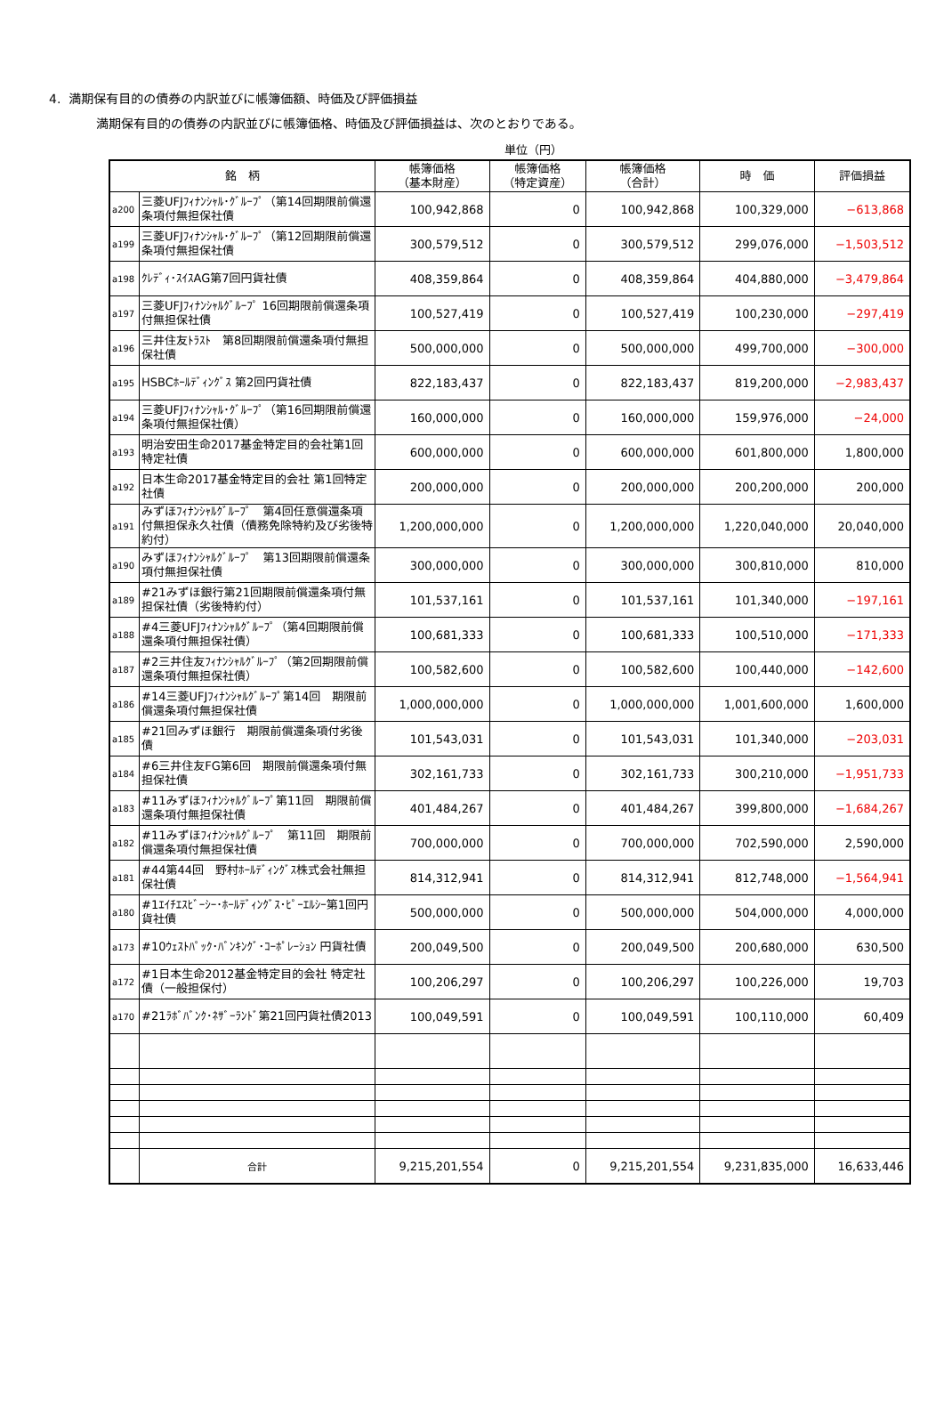4. 満期保有目的の債券の内訳並びに帳簿価額、時価及び評価損益
満期保有目的の債券の内訳並びに帳簿価格、時価及び評価損益は、次のとおりである。
単位（円）
| 銘 柄 | | 帳簿価格 （基本財産） | 帳簿価格 （特定資産） | 帳簿価格 （合計） | 時 価 | 評価損益 |
| --- | --- | --- | --- | --- | --- | --- |
| a200 | 三菱UFJﾌｨﾅﾝｼｬﾙ･ｸﾞﾙｰﾌﾟ（第14回期限前償還条項付無担保社債 | 100,942,868 | 0 | 100,942,868 | 100,329,000 | −613,868 |
| a199 | 三菱UFJﾌｨﾅﾝｼｬﾙ･ｸﾞﾙｰﾌﾟ（第12回期限前償還条項付無担保社債 | 300,579,512 | 0 | 300,579,512 | 299,076,000 | −1,503,512 |
| a198 | ｸﾚﾃﾞｨ･ｽｲｽAG第7回円貨社債 | 408,359,864 | 0 | 408,359,864 | 404,880,000 | −3,479,864 |
| a197 | 三菱UFJﾌｨﾅﾝｼｬﾙｸﾞﾙｰﾌﾟ 16回期限前償還条項付無担保社債 | 100,527,419 | 0 | 100,527,419 | 100,230,000 | −297,419 |
| a196 | 三井住友ﾄﾗｽﾄ 第8回期限前償還条項付無担保社債 | 500,000,000 | 0 | 500,000,000 | 499,700,000 | −300,000 |
| a195 | HSBCﾎｰﾙﾃﾞｨﾝｸﾞｽ 第2回円貨社債 | 822,183,437 | 0 | 822,183,437 | 819,200,000 | −2,983,437 |
| a194 | 三菱UFJﾌｨﾅﾝｼｬﾙ･ｸﾞﾙｰﾌﾟ（第16回期限前償還条項付無担保社債） | 160,000,000 | 0 | 160,000,000 | 159,976,000 | −24,000 |
| a193 | 明治安田生命2017基金特定目的会社第1回特定社債 | 600,000,000 | 0 | 600,000,000 | 601,800,000 | 1,800,000 |
| a192 | 日本生命2017基金特定目的会社 第1回特定社債 | 200,000,000 | 0 | 200,000,000 | 200,200,000 | 200,000 |
| a191 | みずほﾌｨﾅﾝｼｬﾙｸﾞﾙｰﾌﾟ 第4回任意償還条項付無担保永久社債（債務免除特約及び劣後特約付） | 1,200,000,000 | 0 | 1,200,000,000 | 1,220,040,000 | 20,040,000 |
| a190 | みずほﾌｨﾅﾝｼｬﾙｸﾞﾙｰﾌﾟ 第13回期限前償還条項付無担保社債 | 300,000,000 | 0 | 300,000,000 | 300,810,000 | 810,000 |
| a189 | #21みずほ銀行第21回期限前償還条項付無担保社債（劣後特約付） | 101,537,161 | 0 | 101,537,161 | 101,340,000 | −197,161 |
| a188 | #4三菱UFJﾌｨﾅﾝｼｬﾙｸﾞﾙｰﾌﾟ（第4回期限前償還条項付無担保社債） | 100,681,333 | 0 | 100,681,333 | 100,510,000 | −171,333 |
| a187 | #2三井住友ﾌｨﾅﾝｼｬﾙｸﾞﾙｰﾌﾟ（第2回期限前償還条項付無担保社債） | 100,582,600 | 0 | 100,582,600 | 100,440,000 | −142,600 |
| a186 | #14三菱UFJﾌｨﾅﾝｼｬﾙｸﾞﾙｰﾌﾟ第14回 期限前償還条項付無担保社債 | 1,000,000,000 | 0 | 1,000,000,000 | 1,001,600,000 | 1,600,000 |
| a185 | #21回みずほ銀行 期限前償還条項付劣後債 | 101,543,031 | 0 | 101,543,031 | 101,340,000 | −203,031 |
| a184 | #6三井住友FG第6回 期限前償還条項付無担保社債 | 302,161,733 | 0 | 302,161,733 | 300,210,000 | −1,951,733 |
| a183 | #11みずほﾌｨﾅﾝｼｬﾙｸﾞﾙｰﾌﾟ第11回 期限前償還条項付無担保社債 | 401,484,267 | 0 | 401,484,267 | 399,800,000 | −1,684,267 |
| a182 | #11みずほﾌｨﾅﾝｼｬﾙｸﾞﾙｰﾌﾟ 第11回 期限前償還条項付無担保社債 | 700,000,000 | 0 | 700,000,000 | 702,590,000 | 2,590,000 |
| a181 | #44第44回 野村ﾎｰﾙﾃﾞｨﾝｸﾞｽ株式会社無担保社債 | 814,312,941 | 0 | 814,312,941 | 812,748,000 | −1,564,941 |
| a180 | #1ｴｲﾁｴｽﾋﾞｰｼｰ･ﾎｰﾙﾃﾞｨﾝｸﾞｽ･ﾋﾟｰｴﾙｼｰ第1回円貨社債 | 500,000,000 | 0 | 500,000,000 | 504,000,000 | 4,000,000 |
| a173 | #10ｳｪｽﾄﾊﾟｯｸ･ﾊﾞﾝｷﾝｸﾞ･ｺｰﾎﾟﾚｰｼｮﾝ 円貨社債 | 200,049,500 | 0 | 200,049,500 | 200,680,000 | 630,500 |
| a172 | #1日本生命2012基金特定目的会社 特定社債（一般担保付） | 100,206,297 | 0 | 100,206,297 | 100,226,000 | 19,703 |
| a170 | #21ﾗﾎﾞﾊﾞﾝｸ･ﾈｻﾞｰﾗﾝﾄﾞ第21回円貨社債2013 | 100,049,591 | 0 | 100,049,591 | 100,110,000 | 60,409 |
| | 合計 | 9,215,201,554 | 0 | 9,215,201,554 | 9,231,835,000 | 16,633,446 |